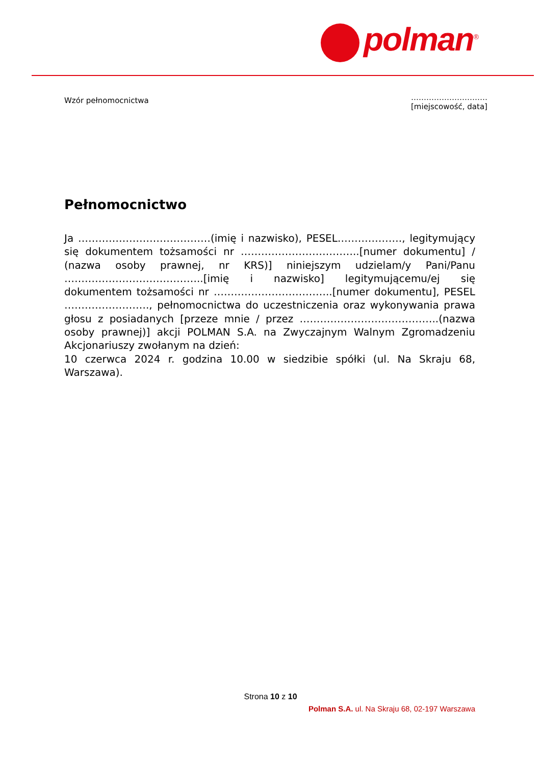polman<sup>®</sup>
Wzór pełnomocnictwa
…………………………
[miejscowość, data]
Pełnomocnictwo
Ja …………………………………(imię i nazwisko), PESEL………………., legitymujący się dokumentem tożsamości nr ……………………………..[numer dokumentu] / (nazwa osoby prawnej, nr KRS)] niniejszym udzielam/y Pani/Panu …………………………………..[imię i nazwisko] legitymującemu/ej się dokumentem tożsamości nr ……………………………..[numer dokumentu], PESEL ……………………., pełnomocnictwa do uczestniczenia oraz wykonywania prawa głosu z posiadanych [przeze mnie / przez …………………………………..(nazwa osoby prawnej)] akcji POLMAN S.A. na Zwyczajnym Walnym Zgromadzeniu Akcjonariuszy zwołanym na dzień:
10 czerwca 2024 r. godzina 10.00 w siedzibie spółki (ul. Na Skraju 68, Warszawa).
Strona 10 z 10
Polman S.A. ul. Na Skraju 68, 02-197 Warszawa